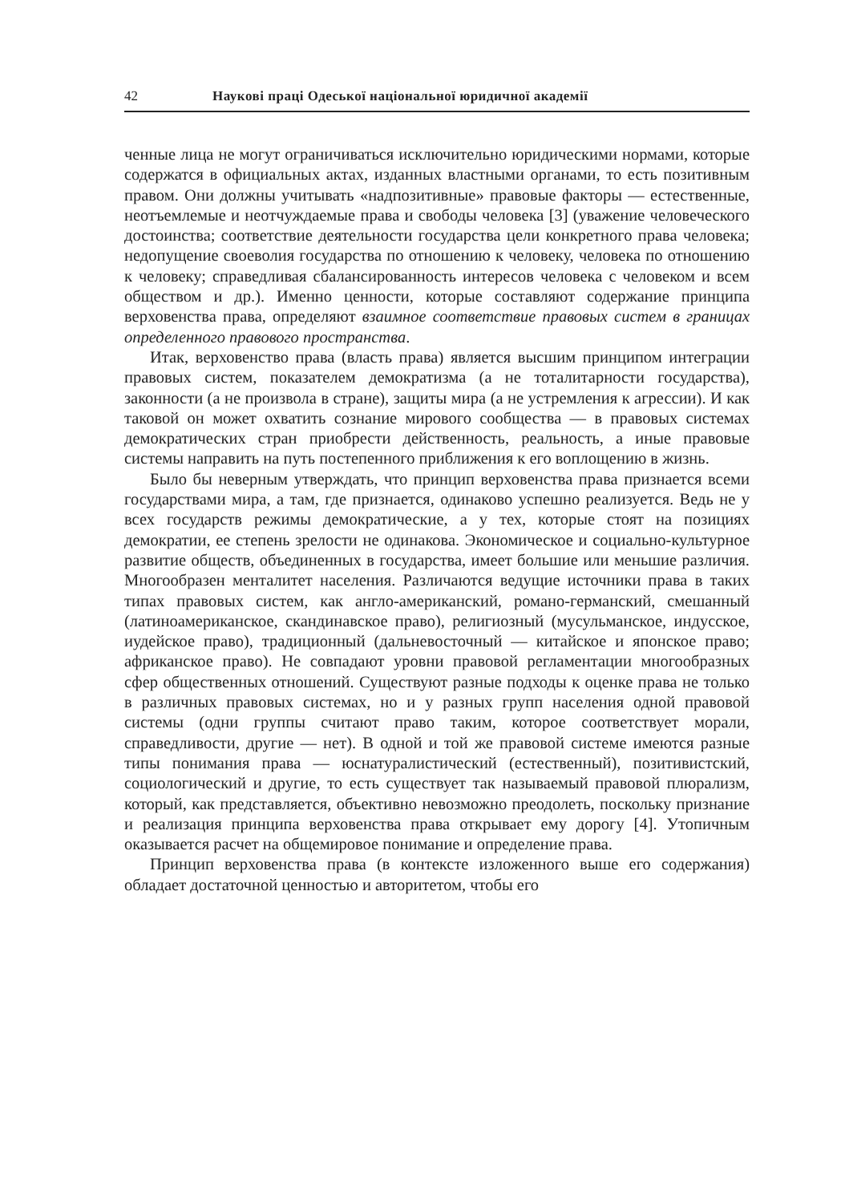42 Наукові праці Одеської національної юридичної академії
ченные лица не могут ограничиваться исключительно юридическими нормами, которые содержатся в официальных актах, изданных властными органами, то есть позитивным правом. Они должны учитывать «надпозитивные» правовые факторы — естественные, неотъемлемые и неотчуждаемые права и свободы человека [3] (уважение человеческого достоинства; соответствие деятельности государства цели конкретного права человека; недопущение своеволия государства по отношению к человеку, человека по отношению к человеку; справедливая сбалансированность интересов человека с человеком и всем обществом и др.). Именно ценности, которые составляют содержание принципа верховенства права, определяют взаимное соответствие правовых систем в границах определенного правового пространства.
Итак, верховенство права (власть права) является высшим принципом интеграции правовых систем, показателем демократизма (а не тоталитарности государства), законности (а не произвола в стране), защиты мира (а не устремления к агрессии). И как таковой он может охватить сознание мирового сообщества — в правовых системах демократических стран приобрести действенность, реальность, а иные правовые системы направить на путь постепенного приближения к его воплощению в жизнь.
Было бы неверным утверждать, что принцип верховенства права признается всеми государствами мира, а там, где признается, одинаково успешно реализуется. Ведь не у всех государств режимы демократические, а у тех, которые стоят на позициях демократии, ее степень зрелости не одинакова. Экономическое и социально-культурное развитие обществ, объединенных в государства, имеет большие или меньшие различия. Многообразен менталитет населения. Различаются ведущие источники права в таких типах правовых систем, как англо-американский, романо-германский, смешанный (латиноамериканское, скандинавское право), религиозный (мусульманское, индусское, иудейское право), традиционный (дальневосточный — китайское и японское право; африканское право). Не совпадают уровни правовой регламентации многообразных сфер общественных отношений. Существуют разные подходы к оценке права не только в различных правовых системах, но и у разных групп населения одной правовой системы (одни группы считают право таким, которое соответствует морали, справедливости, другие — нет). В одной и той же правовой системе имеются разные типы понимания права — юснатуралистический (естественный), позитивистский, социологический и другие, то есть существует так называемый правовой плюрализм, который, как представляется, объективно невозможно преодолеть, поскольку признание и реализация принципа верховенства права открывает ему дорогу [4]. Утопичным оказывается расчет на общемировое понимание и определение права.
Принцип верховенства права (в контексте изложенного выше его содержания) обладает достаточной ценностью и авторитетом, чтобы его